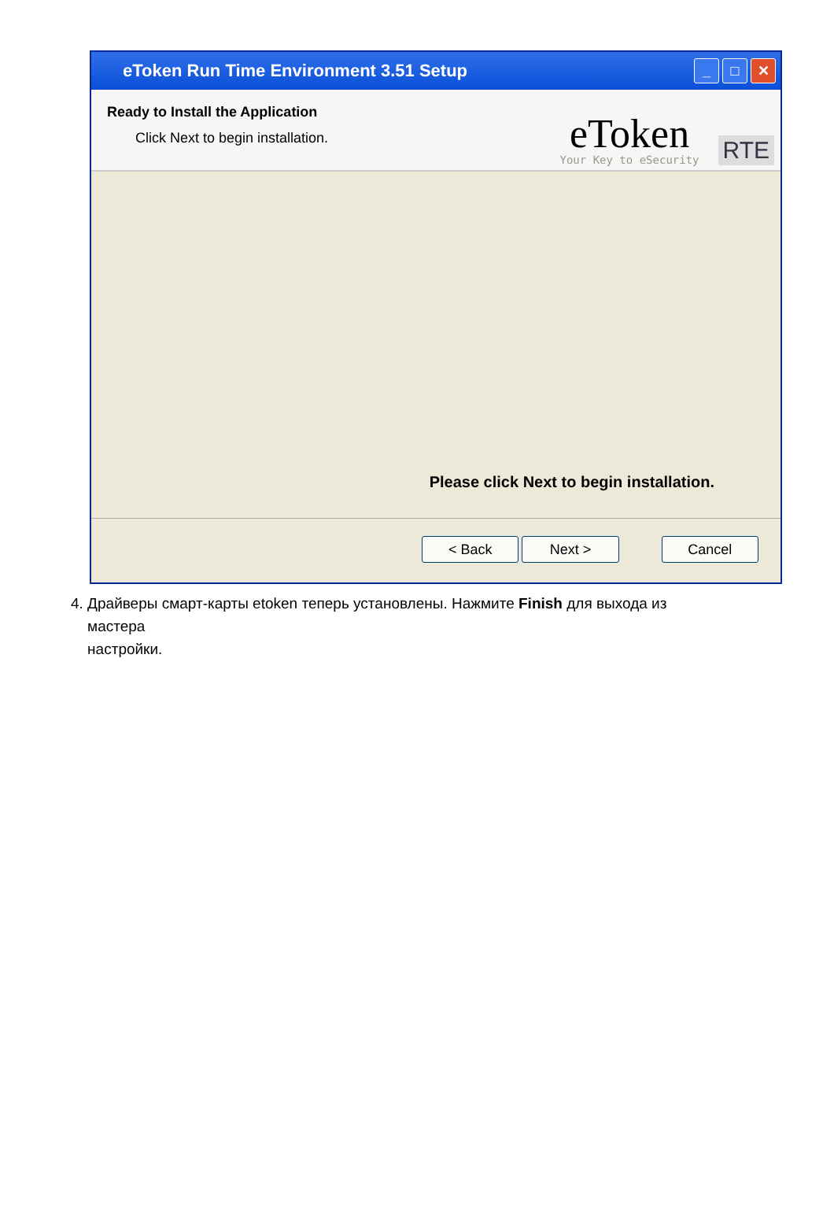eToken Run Time Environment 3.51 Setup
_ □ ✕
Ready to Install the Application
Click Next to begin installation.
eToken
Your Key to eSecurity
RTE
Please click Next to begin installation.
< Back Next > Cancel
4. Драйверы смарт-карты etoken теперь установлены. Нажмите Finish для выхода из
мастера
настройки.